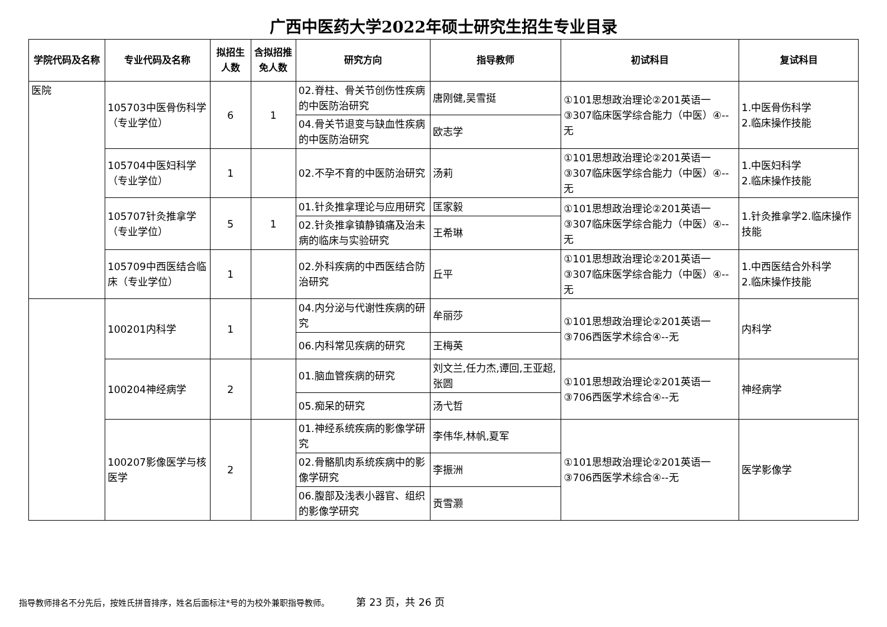广西中医药大学2022年硕士研究生招生专业目录
| 学院代码及名称 | 专业代码及名称 | 拟招生人数 | 含拟招推免人数 | 研究方向 | 指导教师 | 初试科目 | 复试科目 |
| --- | --- | --- | --- | --- | --- | --- | --- |
| 医院 | 105703中医骨伤科学（专业学位） | 6 | 1 | 02.脊柱、骨关节创伤性疾病的中医防治研究 | 唐刚健,吴雪挺 | ①101思想政治理论②201英语一③307临床医学综合能力（中医）④--无 | 1.中医骨伤科学 2.临床操作技能 |
| | | | | 04.骨关节退变与缺血性疾病的中医防治研究 | 欧志学 | | |
| | 105704中医妇科学（专业学位） | 1 | | 02.不孕不育的中医防治研究 | 汤莉 | ①101思想政治理论②201英语一③307临床医学综合能力（中医）④--无 | 1.中医妇科学 2.临床操作技能 |
| | 105707针灸推拿学（专业学位） | 5 | 1 | 01.针灸推拿理论与应用研究 | 匡家毅 | ①101思想政治理论②201英语一③307临床医学综合能力（中医）④--无 | 1.针灸推拿学2.临床操作技能 |
| | | | | 02.针灸推拿镇静镇痛及治未病的临床与实验研究 | 王希琳 | | |
| | 105709中西医结合临床（专业学位） | 1 | | 02.外科疾病的中西医结合防治研究 | 丘平 | ①101思想政治理论②201英语一③307临床医学综合能力（中医）④--无 | 1.中西医结合外科学 2.临床操作技能 |
| | 100201内科学 | 1 | | 04.内分泌与代谢性疾病的研究 | 牟丽莎 | ①101思想政治理论②201英语一③706西医学术综合④--无 | 内科学 |
| | | | | 06.内科常见疾病的研究 | 王梅英 | | |
| | 100204神经病学 | 2 | | 01.脑血管疾病的研究 | 刘文兰,任力杰,谭回,王亚超,张圆 | ①101思想政治理论②201英语一③706西医学术综合④--无 | 神经病学 |
| | | | | 05.痴呆的研究 | 汤弋哲 | | |
| | 100207影像医学与核医学 | 2 | | 01.神经系统疾病的影像学研究 | 李伟华,林帆,夏军 | ①101思想政治理论②201英语一③706西医学术综合④--无 | 医学影像学 |
| | | | | 02.骨骼肌肉系统疾病中的影像学研究 | 李振洲 | | |
| | | | | 06.腹部及浅表小器官、组织的影像学研究 | 贡雪灏 | | |
指导教师排名不分先后，按姓氏拼音排序，姓名后面标注*号的为校外兼职指导教师。 第 23 页，共 26 页